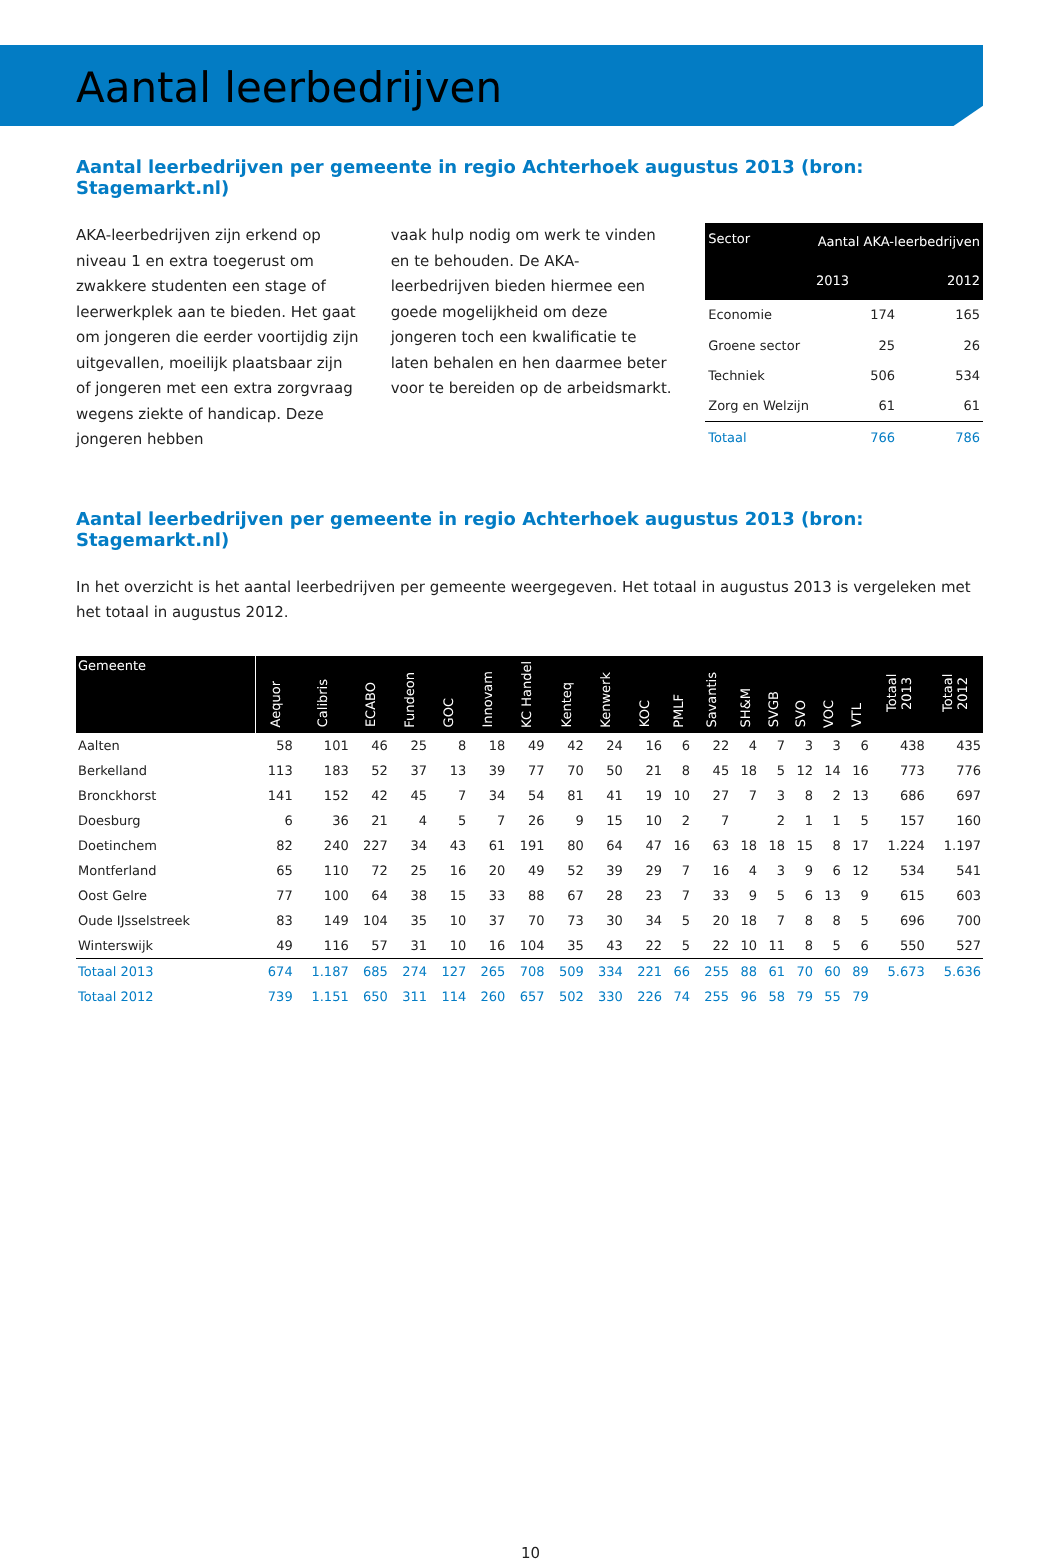Aantal leerbedrijven
Aantal leerbedrijven per gemeente in regio Achterhoek augustus 2013 (bron: Stagemarkt.nl)
AKA-leerbedrijven zijn erkend op niveau 1 en extra toegerust om zwakkere studenten een stage of leerwerkplek aan te bieden. Het gaat om jongeren die eerder voortijdig zijn uitgevallen, moeilijk plaatsbaar zijn of jongeren met een extra zorgvraag wegens ziekte of handicap. Deze jongeren hebben
vaak hulp nodig om werk te vinden en te behouden. De AKA-leerbedrijven bieden hiermee een goede mogelijkheid om deze jongeren toch een kwalificatie te laten behalen en hen daarmee beter voor te bereiden op de arbeidsmarkt.
| Sector | Aantal AKA-leerbedrijven | |
| --- | --- | --- |
| | 2013 | 2012 |
| Economie | 174 | 165 |
| Groene sector | 25 | 26 |
| Techniek | 506 | 534 |
| Zorg en Welzijn | 61 | 61 |
| Totaal | 766 | 786 |
Aantal leerbedrijven per gemeente in regio Achterhoek augustus 2013 (bron: Stagemarkt.nl)
In het overzicht is het aantal leerbedrijven per gemeente weergegeven. Het totaal in augustus 2013 is vergeleken met het totaal in augustus 2012.
| Gemeente | Aequor | Calibris | ECABO | Fundeon | GOC | Innovam | KC Handel | Kenteq | Kenwerk | KOC | PMLF | Savantis | SH&M | SVGB | SVO | VOC | VTL | Totaal 2013 | Totaal 2012 |
| --- | --- | --- | --- | --- | --- | --- | --- | --- | --- | --- | --- | --- | --- | --- | --- | --- | --- | --- | --- |
| Aalten | 58 | 101 | 46 | 25 | 8 | 18 | 49 | 42 | 24 | 16 | 6 | 22 | 4 | 7 | 3 | 3 | 6 | 438 | 435 |
| Berkelland | 113 | 183 | 52 | 37 | 13 | 39 | 77 | 70 | 50 | 21 | 8 | 45 | 18 | 5 | 12 | 14 | 16 | 773 | 776 |
| Bronckhorst | 141 | 152 | 42 | 45 | 7 | 34 | 54 | 81 | 41 | 19 | 10 | 27 | 7 | 3 | 8 | 2 | 13 | 686 | 697 |
| Doesburg | 6 | 36 | 21 | 4 | 5 | 7 | 26 | 9 | 15 | 10 | 2 | 7 | | 2 | 1 | 1 | 5 | 157 | 160 |
| Doetinchem | 82 | 240 | 227 | 34 | 43 | 61 | 191 | 80 | 64 | 47 | 16 | 63 | 18 | 18 | 15 | 8 | 17 | 1.224 | 1.197 |
| Montferland | 65 | 110 | 72 | 25 | 16 | 20 | 49 | 52 | 39 | 29 | 7 | 16 | 4 | 3 | 9 | 6 | 12 | 534 | 541 |
| Oost Gelre | 77 | 100 | 64 | 38 | 15 | 33 | 88 | 67 | 28 | 23 | 7 | 33 | 9 | 5 | 6 | 13 | 9 | 615 | 603 |
| Oude IJsselstreek | 83 | 149 | 104 | 35 | 10 | 37 | 70 | 73 | 30 | 34 | 5 | 20 | 18 | 7 | 8 | 8 | 5 | 696 | 700 |
| Winterswijk | 49 | 116 | 57 | 31 | 10 | 16 | 104 | 35 | 43 | 22 | 5 | 22 | 10 | 11 | 8 | 5 | 6 | 550 | 527 |
| Totaal 2013 | 674 | 1.187 | 685 | 274 | 127 | 265 | 708 | 509 | 334 | 221 | 66 | 255 | 88 | 61 | 70 | 60 | 89 | 5.673 | 5.636 |
| Totaal 2012 | 739 | 1.151 | 650 | 311 | 114 | 260 | 657 | 502 | 330 | 226 | 74 | 255 | 96 | 58 | 79 | 55 | 79 | | |
10